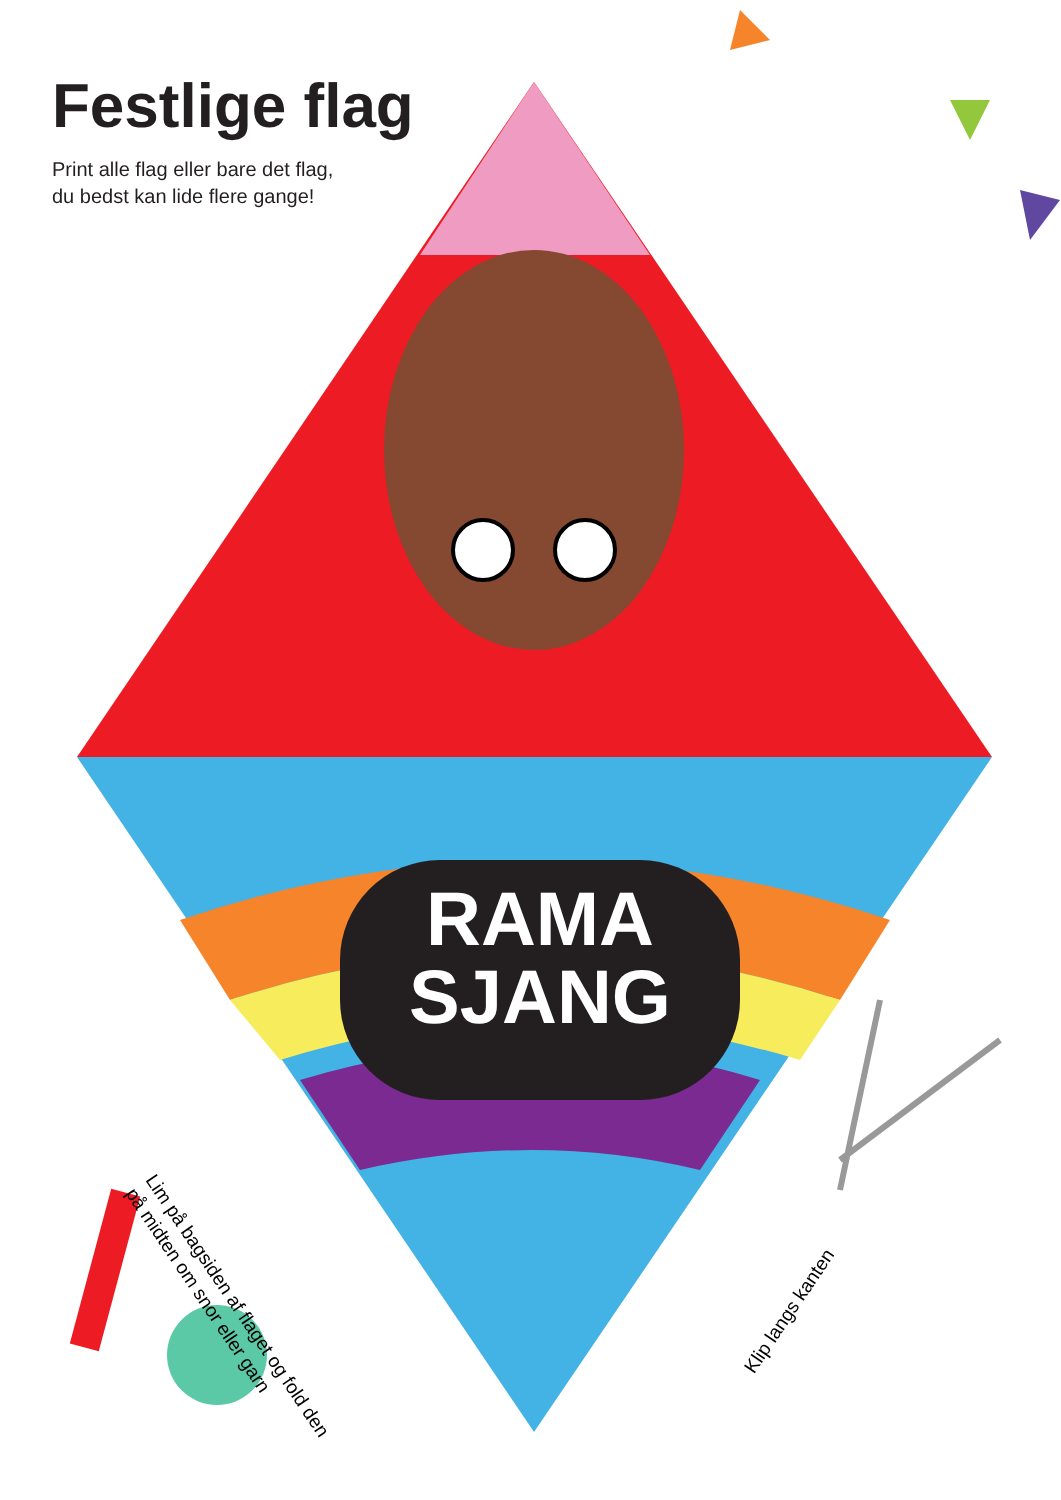Festlige flag
Print alle flag eller bare det flag,
du bedst kan lide flere gange!
RAMA
SJANG
Lim på bagsiden af flaget og fold den
på midten om snor eller garn
Klip langs kanten